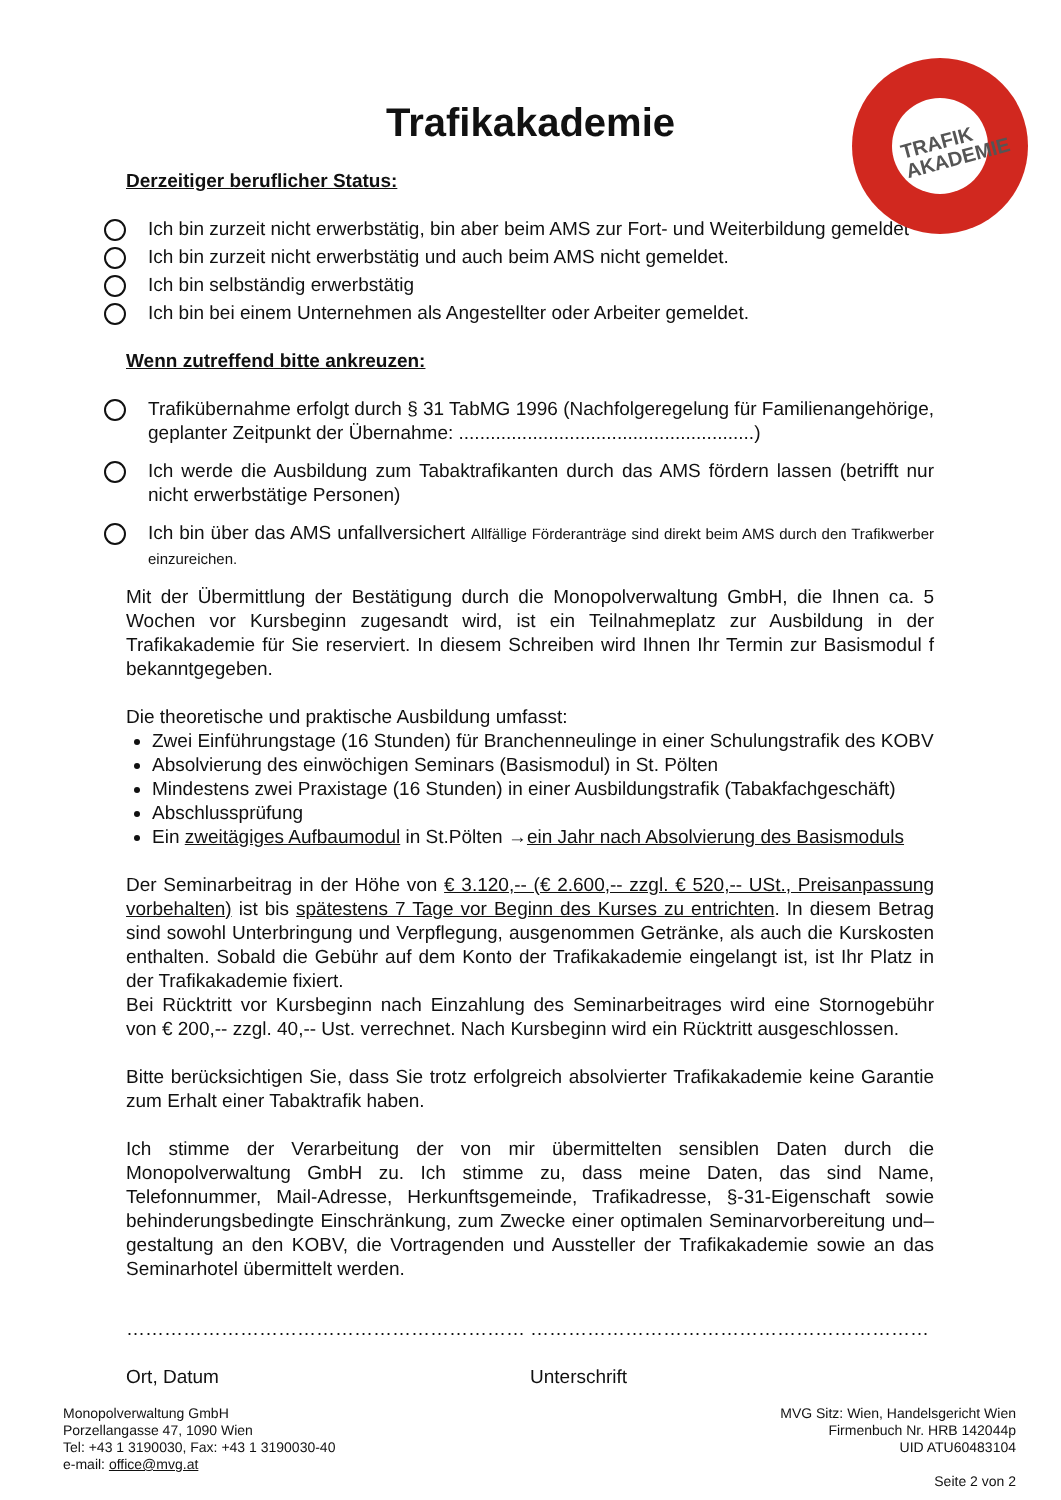TRAFIK
AKADEMIE
Trafikakademie
Derzeitiger beruflicher Status:
Ich bin zurzeit nicht erwerbstätig, bin aber beim AMS zur Fort- und Weiterbildung gemeldet
Ich bin zurzeit nicht erwerbstätig und auch beim AMS nicht gemeldet.
Ich bin selbständig erwerbstätig
Ich bin bei einem Unternehmen als Angestellter oder Arbeiter gemeldet.
Wenn zutreffend bitte ankreuzen:
Trafikübernahme erfolgt durch § 31 TabMG 1996 (Nachfolgeregelung für Familienangehörige, geplanter Zeitpunkt der Übernahme: ........................................................)
Ich werde die Ausbildung zum Tabaktrafikanten durch das AMS fördern lassen (betrifft nur nicht erwerbstätige Personen)
Ich bin über das AMS unfallversichert Allfällige Förderanträge sind direkt beim AMS durch den Trafikwerber einzureichen.
Mit der Übermittlung der Bestätigung durch die Monopolverwaltung GmbH, die Ihnen ca. 5 Wochen vor Kursbeginn zugesandt wird, ist ein Teilnahmeplatz zur Ausbildung in der Trafikakademie für Sie reserviert. In diesem Schreiben wird Ihnen Ihr Termin zur Basismodul f bekanntgegeben.
Die theoretische und praktische Ausbildung umfasst:
Zwei Einführungstage (16 Stunden) für Branchenneulinge in einer Schulungstrafik des KOBV
Absolvierung des einwöchigen Seminars (Basismodul) in St. Pölten
Mindestens zwei Praxistage (16 Stunden) in einer Ausbildungstrafik (Tabakfachgeschäft)
Abschlussprüfung
Ein zweitägiges Aufbaumodul in St.Pölten →ein Jahr nach Absolvierung des Basismoduls
Der Seminarbeitrag in der Höhe von € 3.120,-- (€ 2.600,-- zzgl. € 520,-- USt., Preisanpassung vorbehalten) ist bis spätestens 7 Tage vor Beginn des Kurses zu entrichten. In diesem Betrag sind sowohl Unterbringung und Verpflegung, ausgenommen Getränke, als auch die Kurskosten enthalten. Sobald die Gebühr auf dem Konto der Trafikakademie eingelangt ist, ist Ihr Platz in der Trafikakademie fixiert.
Bei Rücktritt vor Kursbeginn nach Einzahlung des Seminarbeitrages wird eine Stornogebühr von € 200,-- zzgl. 40,-- Ust. verrechnet. Nach Kursbeginn wird ein Rücktritt ausgeschlossen.
Bitte berücksichtigen Sie, dass Sie trotz erfolgreich absolvierter Trafikakademie keine Garantie zum Erhalt einer Tabaktrafik haben.
Ich stimme der Verarbeitung der von mir übermittelten sensiblen Daten durch die Monopolverwaltung GmbH zu. Ich stimme zu, dass meine Daten, das sind Name, Telefonnummer, Mail-Adresse, Herkunftsgemeinde, Trafikadresse, §-31-Eigenschaft sowie behinderungsbedingte Einschränkung, zum Zwecke einer optimalen Seminarvorbereitung und– gestaltung an den KOBV, die Vortragenden und Aussteller der Trafikakademie sowie an das Seminarhotel übermittelt werden.
………………………………………………………
Ort, Datum
………………………………………………………
Unterschrift
Monopolverwaltung GmbH
Porzellangasse 47, 1090 Wien
Tel: +43 1 3190030, Fax: +43 1 3190030-40
e-mail: office@mvg.at
MVG Sitz: Wien, Handelsgericht Wien
Firmenbuch Nr. HRB 142044p
UID ATU60483104
Seite 2 von 2